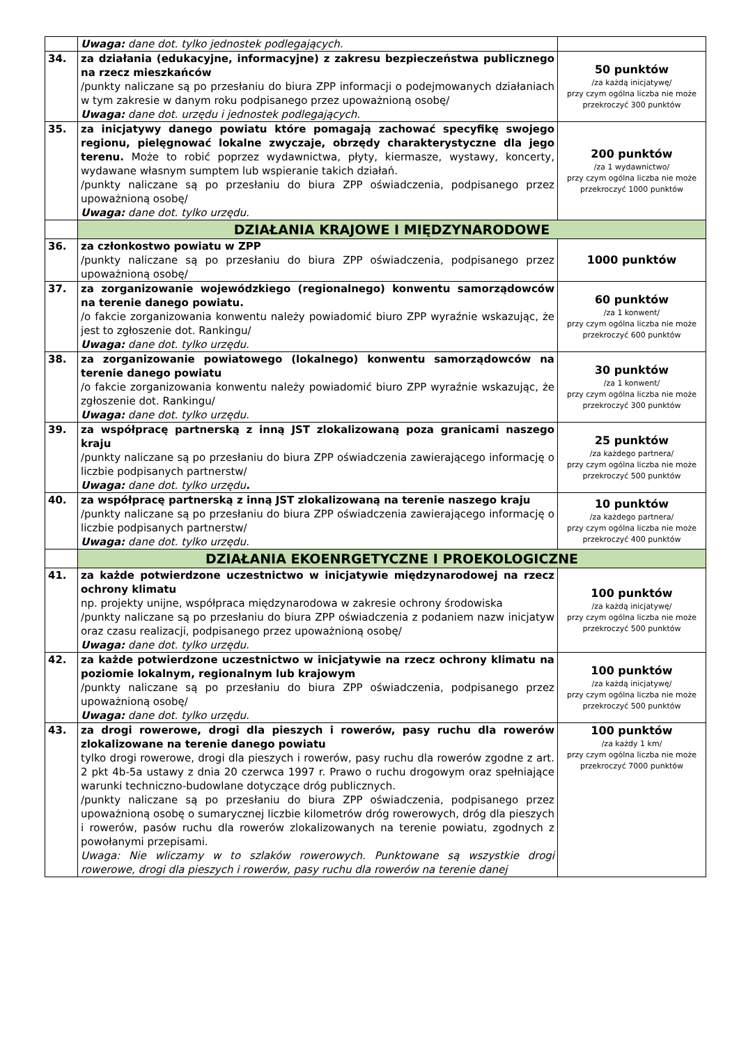| | Uwaga: dane dot. tylko jednostek podlegających. | |
| 34. | za działania (edukacyjne, informacyjne) z zakresu bezpieczeństwa publicznego na rzecz mieszkańców /punkty naliczane są po przesłaniu do biura ZPP informacji o podejmowanych działaniach w tym zakresie w danym roku podpisanego przez upoważnioną osobę/ Uwaga: dane dot. urzędu i jednostek podlegających. | 50 punktów /za każdą inicjatywę/ przy czym ogólna liczba nie może przekroczyć 300 punktów |
| 35. | za inicjatywy danego powiatu które pomagają zachować specyfikę swojego regionu, pielęgnować lokalne zwyczaje, obrzędy charakterystyczne dla jego terenu. Może to robić poprzez wydawnictwa, płyty, kiermasze, wystawy, koncerty, wydawane własnym sumptem lub wspieranie takich działań. /punkty naliczane są po przesłaniu do biura ZPP oświadczenia, podpisanego przez upoważnioną osobę/ Uwaga: dane dot. tylko urzędu. | 200 punktów /za 1 wydawnictwo/ przy czym ogólna liczba nie może przekroczyć 1000 punktów |
| | DZIAŁANIA KRAJOWE I MIĘDZYNARODOWE | |
| 36. | za członkostwo powiatu w ZPP /punkty naliczane są po przesłaniu do biura ZPP oświadczenia, podpisanego przez upoważnioną osobę/ | 1000 punktów |
| 37. | za zorganizowanie wojewódzkiego (regionalnego) konwentu samorządowców na terenie danego powiatu. /o fakcie zorganizowania konwentu należy powiadomić biuro ZPP wyraźnie wskazując, że jest to zgłoszenie dot. Rankingu/ Uwaga: dane dot. tylko urzędu. | 60 punktów /za 1 konwent/ przy czym ogólna liczba nie może przekroczyć 600 punktów |
| 38. | za zorganizowanie powiatowego (lokalnego) konwentu samorządowców na terenie danego powiatu /o fakcie zorganizowania konwentu należy powiadomić biuro ZPP wyraźnie wskazując, że zgłoszenie dot. Rankingu/ Uwaga: dane dot. tylko urzędu. | 30 punktów /za 1 konwent/ przy czym ogólna liczba nie może przekroczyć 300 punktów |
| 39. | za współpracę partnerską z inną JST zlokalizowaną poza granicami naszego kraju /punkty naliczane są po przesłaniu do biura ZPP oświadczenia zawierającego informację o liczbie podpisanych partnerstw/ Uwaga: dane dot. tylko urzędu . | 25 punktów /za każdego partnera/ przy czym ogólna liczba nie może przekroczyć 500 punktów |
| 40. | za współpracę partnerską z inną JST zlokalizowaną na terenie naszego kraju /punkty naliczane są po przesłaniu do biura ZPP oświadczenia zawierającego informację o liczbie podpisanych partnerstw/ Uwaga: dane dot. tylko urzędu. | 10 punktów /za każdego partnera/ przy czym ogólna liczba nie może przekroczyć 400 punktów |
| | DZIAŁANIA EKOENRGETYCZNE I PROEKOLOGICZNE | |
| 41. | za każde potwierdzone uczestnictwo w inicjatywie międzynarodowej na rzecz ochrony klimatu np. projekty unijne, współpraca międzynarodowa w zakresie ochrony środowiska /punkty naliczane są po przesłaniu do biura ZPP oświadczenia z podaniem nazw inicjatyw oraz czasu realizacji, podpisanego przez upoważnioną osobę/ Uwaga: dane dot. tylko urzędu. | 100 punktów /za każdą inicjatywę/ przy czym ogólna liczba nie może przekroczyć 500 punktów |
| 42. | za każde potwierdzone uczestnictwo w inicjatywie na rzecz ochrony klimatu na poziomie lokalnym, regionalnym lub krajowym /punkty naliczane są po przesłaniu do biura ZPP oświadczenia, podpisanego przez upoważnioną osobę/ Uwaga: dane dot. tylko urzędu. | 100 punktów /za każdą inicjatywę/ przy czym ogólna liczba nie może przekroczyć 500 punktów |
| 43. | za drogi rowerowe, drogi dla pieszych i rowerów, pasy ruchu dla rowerów zlokalizowane na terenie danego powiatu tylko drogi rowerowe, drogi dla pieszych i rowerów, pasy ruchu dla rowerów zgodne z art. 2 pkt 4b-5a ustawy z dnia 20 czerwca 1997 r. Prawo o ruchu drogowym oraz spełniające warunki techniczno-budowlane dotyczące dróg publicznych. /punkty naliczane są po przesłaniu do biura ZPP oświadczenia, podpisanego przez upoważnioną osobę o sumarycznej liczbie kilometrów dróg rowerowych, dróg dla pieszych i rowerów, pasów ruchu dla rowerów zlokalizowanych na terenie powiatu, zgodnych z powołanymi przepisami. Uwaga: Nie wliczamy w to szlaków rowerowych. Punktowane są wszystkie drogi rowerowe, drogi dla pieszych i rowerów, pasy ruchu dla rowerów na terenie danej | 100 punktów /za każdy 1 km/ przy czym ogólna liczba nie może przekroczyć 7000 punktów |